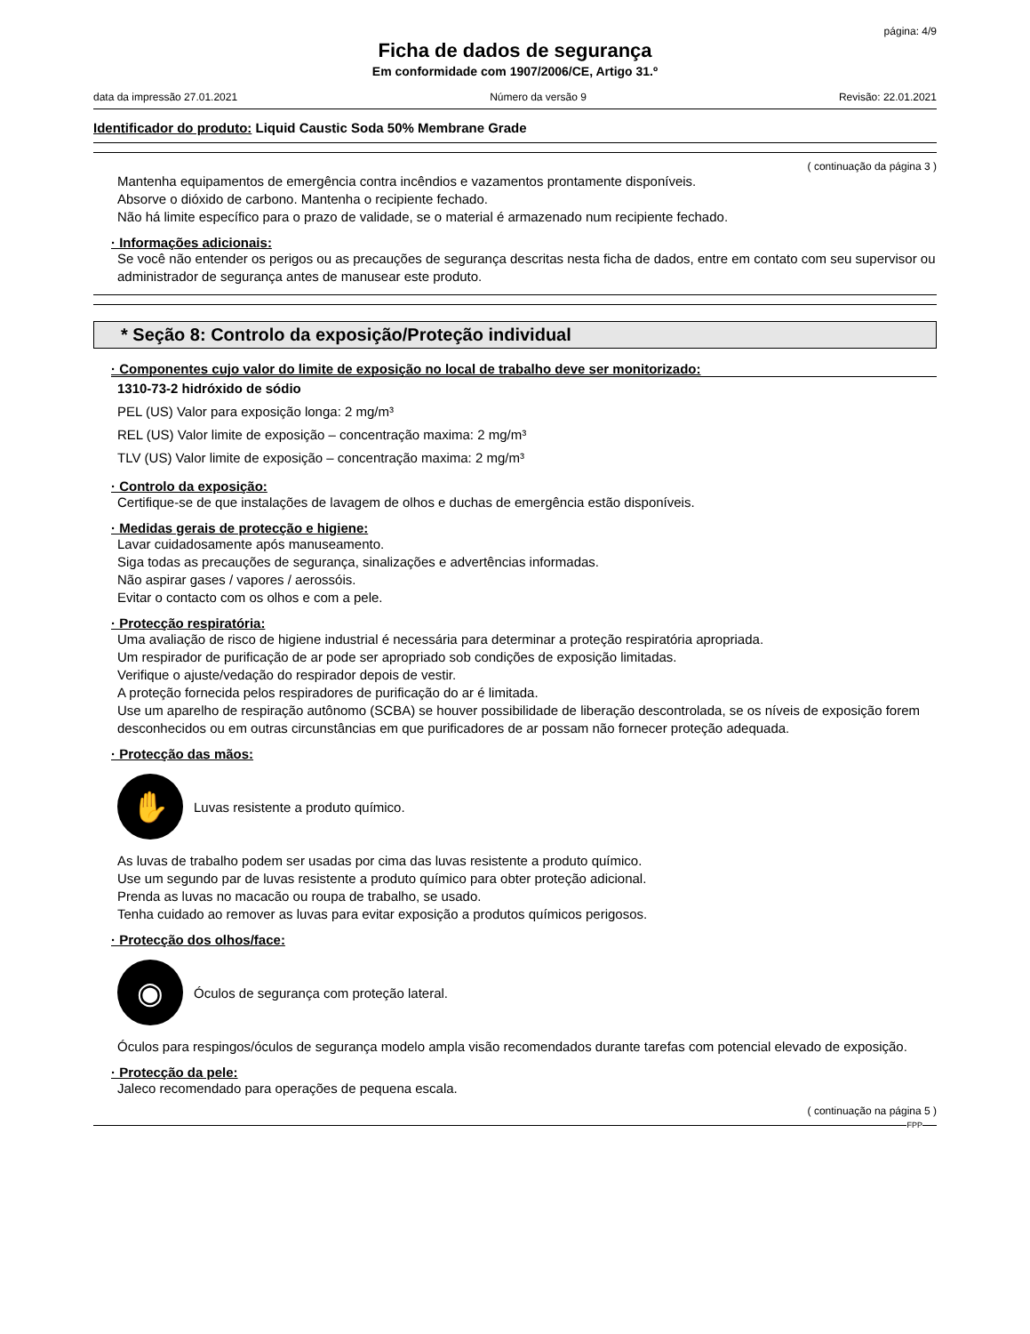página: 4/9
Ficha de dados de segurança
Em conformidade com 1907/2006/CE, Artigo 31.º
data da impressão 27.01.2021 Número da versão 9 Revisão: 22.01.2021
Identificador do produto: Liquid Caustic Soda 50% Membrane Grade
( continuação da página 3 )
Mantenha equipamentos de emergência contra incêndios e vazamentos prontamente disponíveis.
Absorve o dióxido de carbono. Mantenha o recipiente fechado.
Não há limite específico para o prazo de validade, se o material é armazenado num recipiente fechado.
· Informações adicionais:
Se você não entender os perigos ou as precauções de segurança descritas nesta ficha de dados, entre em contato com seu supervisor ou administrador de segurança antes de manusear este produto.
* Seção 8: Controlo da exposição/Proteção individual
· Componentes cujo valor do limite de exposição no local de trabalho deve ser monitorizado:
1310-73-2 hidróxido de sódio
PEL (US) Valor para exposição longa: 2 mg/m³
REL (US) Valor limite de exposição – concentração maxima: 2 mg/m³
TLV (US) Valor limite de exposição – concentração maxima: 2 mg/m³
· Controlo da exposição:
Certifique-se de que instalações de lavagem de olhos e duchas de emergência estão disponíveis.
· Medidas gerais de protecção e higiene:
Lavar cuidadosamente após manuseamento.
Siga todas as precauções de segurança, sinalizações e advertências informadas.
Não aspirar gases / vapores / aerossóis.
Evitar o contacto com os olhos e com a pele.
· Protecção respiratória:
Uma avaliação de risco de higiene industrial é necessária para determinar a proteção respiratória apropriada.
Um respirador de purificação de ar pode ser apropriado sob condições de exposição limitadas.
Verifique o ajuste/vedação do respirador depois de vestir.
A proteção fornecida pelos respiradores de purificação do ar é limitada.
Use um aparelho de respiração autônomo (SCBA) se houver possibilidade de liberação descontrolada, se os níveis de exposição forem desconhecidos ou em outras circunstâncias em que purificadores de ar possam não fornecer proteção adequada.
· Protecção das mãos:
✋
Luvas resistente a produto químico.
As luvas de trabalho podem ser usadas por cima das luvas resistente a produto químico.
Use um segundo par de luvas resistente a produto químico para obter proteção adicional.
Prenda as luvas no macacão ou roupa de trabalho, se usado.
Tenha cuidado ao remover as luvas para evitar exposição a produtos químicos perigosos.
· Protecção dos olhos/face:
◉
Óculos de segurança com proteção lateral.
Óculos para respingos/óculos de segurança modelo ampla visão recomendados durante tarefas com potencial elevado de exposição.
· Protecção da pele:
Jaleco recomendado para operações de pequena escala.
( continuação na página 5 )
FPP